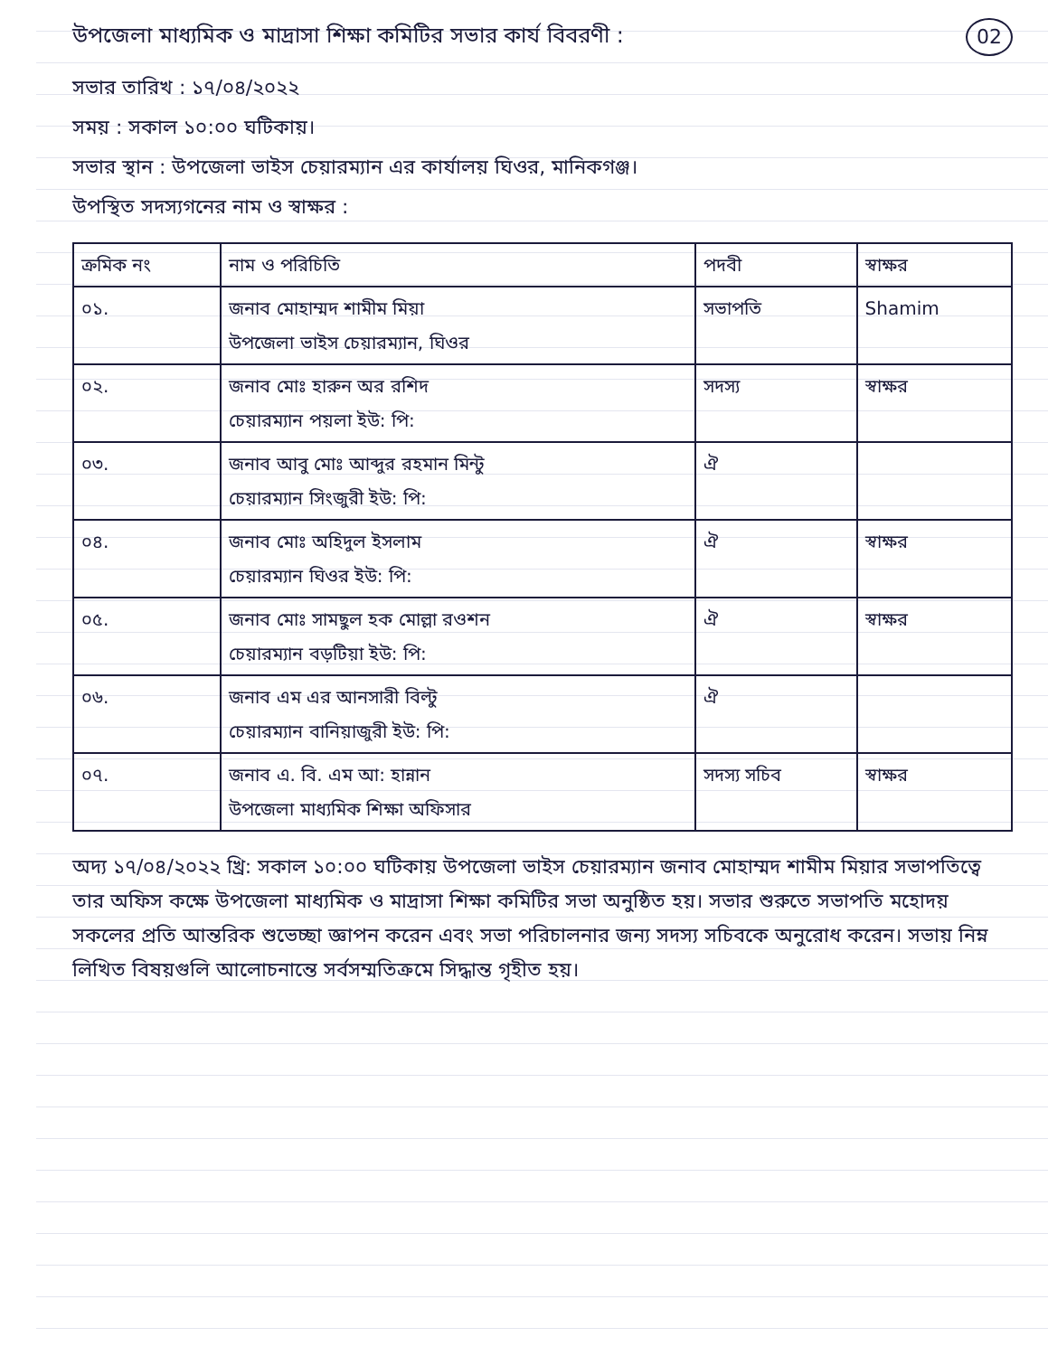02
উপজেলা মাধ্যমিক ও মাদ্রাসা শিক্ষা কমিটির সভার কার্য বিবরণী :
সভার তারিখ : ১৭/০৪/২০২২
সময় : সকাল ১০:০০ ঘটিকায়।
সভার স্থান : উপজেলা ভাইস চেয়ারম্যান এর কার্যালয় ঘিওর, মানিকগঞ্জ।
উপস্থিত সদস্যগনের নাম ও স্বাক্ষর :
| ক্রমিক নং | নাম ও পরিচিতি | পদবী | স্বাক্ষর |
| --- | --- | --- | --- |
| ০১. | জনাব মোহাম্মদ শামীম মিয়া উপজেলা ভাইস চেয়ারম্যান, ঘিওর | সভাপতি | Shamim |
| ০২. | জনাব মোঃ হারুন অর রশিদ চেয়ারম্যান পয়লা ইউ: পি: | সদস্য | স্বাক্ষর |
| ০৩. | জনাব আবু মোঃ আব্দুর রহমান মিন্টু চেয়ারম্যান সিংজুরী ইউ: পি: | ঐ | |
| ০৪. | জনাব মোঃ অহিদুল ইসলাম চেয়ারম্যান ঘিওর ইউ: পি: | ঐ | স্বাক্ষর |
| ০৫. | জনাব মোঃ সামছুল হক মোল্লা রওশন চেয়ারম্যান বড়টিয়া ইউ: পি: | ঐ | স্বাক্ষর |
| ০৬. | জনাব এম এর আনসারী বিল্টু চেয়ারম্যান বানিয়াজুরী ইউ: পি: | ঐ | |
| ০৭. | জনাব এ. বি. এম আ: হান্নান উপজেলা মাধ্যমিক শিক্ষা অফিসার | সদস্য সচিব | স্বাক্ষর |
অদ্য ১৭/০৪/২০২২ খ্রি: সকাল ১০:০০ ঘটিকায় উপজেলা ভাইস চেয়ারম্যান জনাব মোহাম্মদ শামীম মিয়ার সভাপতিত্বে তার অফিস কক্ষে উপজেলা মাধ্যমিক ও মাদ্রাসা শিক্ষা কমিটির সভা অনুষ্ঠিত হয়। সভার শুরুতে সভাপতি মহোদয় সকলের প্রতি আন্তরিক শুভেচ্ছা জ্ঞাপন করেন এবং সভা পরিচালনার জন্য সদস্য সচিবকে অনুরোধ করেন। সভায় নিম্ন লিখিত বিষয়গুলি আলোচনান্তে সর্বসম্মতিক্রমে সিদ্ধান্ত গৃহীত হয়।